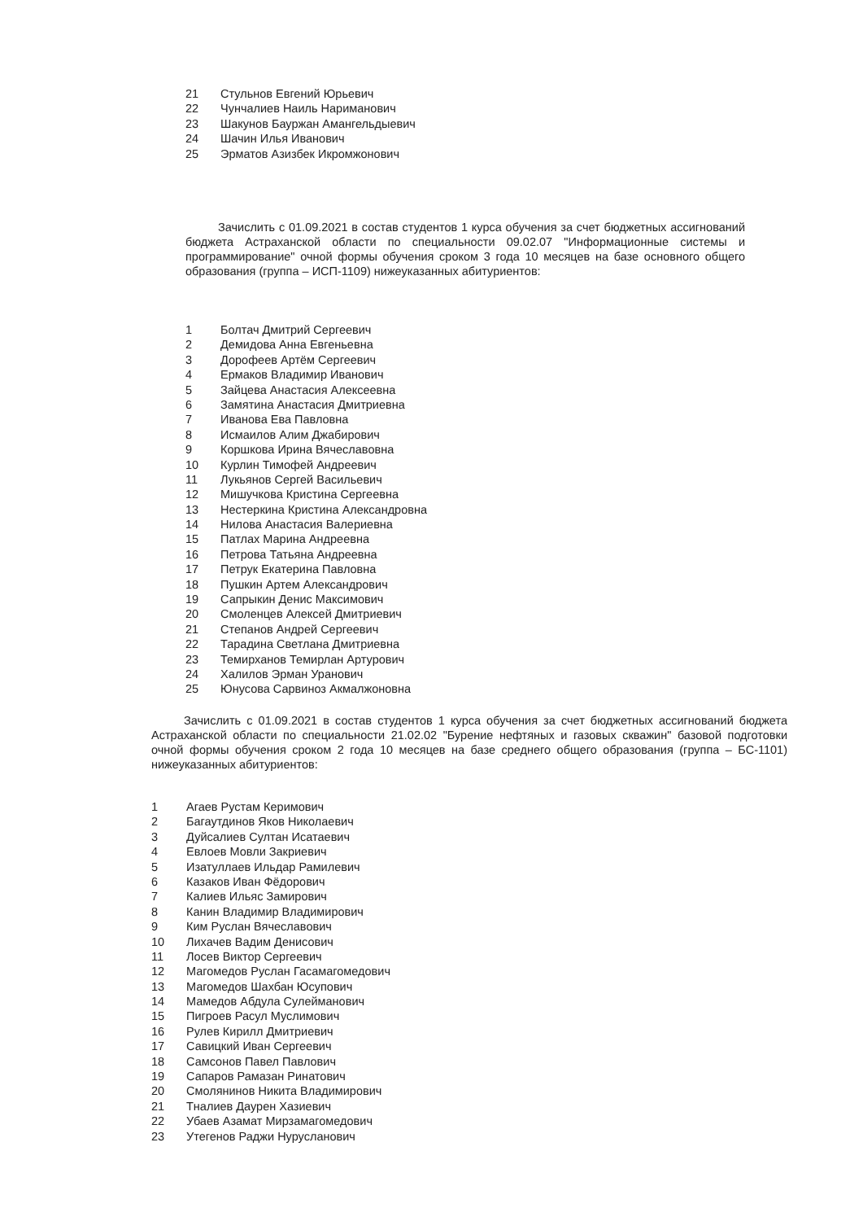21 Стульнов Евгений Юрьевич
22 Чунчалиев Наиль Нариманович
23 Шакунов Бауржан Амангельдыевич
24 Шачин Илья Иванович
25 Эрматов Азизбек Икромжонович
Зачислить с 01.09.2021 в состав студентов 1 курса обучения за счет бюджетных ассигнований бюджета Астраханской области по специальности 09.02.07 "Информационные системы и программирование" очной формы обучения сроком 3 года 10 месяцев на базе основного общего образования (группа – ИСП-1109) нижеуказанных абитуриентов:
1 Болтач Дмитрий Сергеевич
2 Демидова Анна Евгеньевна
3 Дорофеев Артём Сергеевич
4 Ермаков Владимир Иванович
5 Зайцева Анастасия Алексеевна
6 Замятина Анастасия Дмитриевна
7 Иванова Ева Павловна
8 Исмаилов Алим Джабирович
9 Коршкова Ирина Вячеславовна
10 Курлин Тимофей Андреевич
11 Лукьянов Сергей Васильевич
12 Мишучкова Кристина Сергеевна
13 Нестеркина Кристина Александровна
14 Нилова Анастасия Валериевна
15 Патлах Марина Андреевна
16 Петрова Татьяна Андреевна
17 Петрук Екатерина Павловна
18 Пушкин Артем Александрович
19 Сапрыкин Денис Максимович
20 Смоленцев Алексей Дмитриевич
21 Степанов Андрей Сергеевич
22 Тарадина Светлана Дмитриевна
23 Темирханов Темирлан Артурович
24 Халилов Эрман Уранович
25 Юнусова Сарвиноз Акмалжоновна
Зачислить с 01.09.2021 в состав студентов 1 курса обучения за счет бюджетных ассигнований бюджета Астраханской области по специальности 21.02.02 "Бурение нефтяных и газовых скважин" базовой подготовки очной формы обучения сроком 2 года 10 месяцев на базе среднего общего образования (группа – БС-1101) нижеуказанных абитуриентов:
1 Агаев Рустам Керимович
2 Багаутдинов Яков Николаевич
3 Дуйсалиев Султан Исатаевич
4 Евлоев Мовли Закриевич
5 Изатуллаев Ильдар Рамилевич
6 Казаков Иван Фёдорович
7 Калиев Ильяс Замирович
8 Канин Владимир Владимирович
9 Ким Руслан Вячеславович
10 Лихачев Вадим Денисович
11 Лосев Виктор Сергеевич
12 Магомедов Руслан Гасамагомедович
13 Магомедов Шахбан Юсупович
14 Мамедов Абдула Сулейманович
15 Пигроев Расул Муслимович
16 Рулев Кирилл Дмитриевич
17 Савицкий Иван Сергеевич
18 Самсонов Павел Павлович
19 Сапаров Рамазан Ринатович
20 Смолянинов Никита Владимирович
21 Тналиев Даурен Хазиевич
22 Убаев Азамат Мирзамагомедович
23 Утегенов Раджи Нурусланович